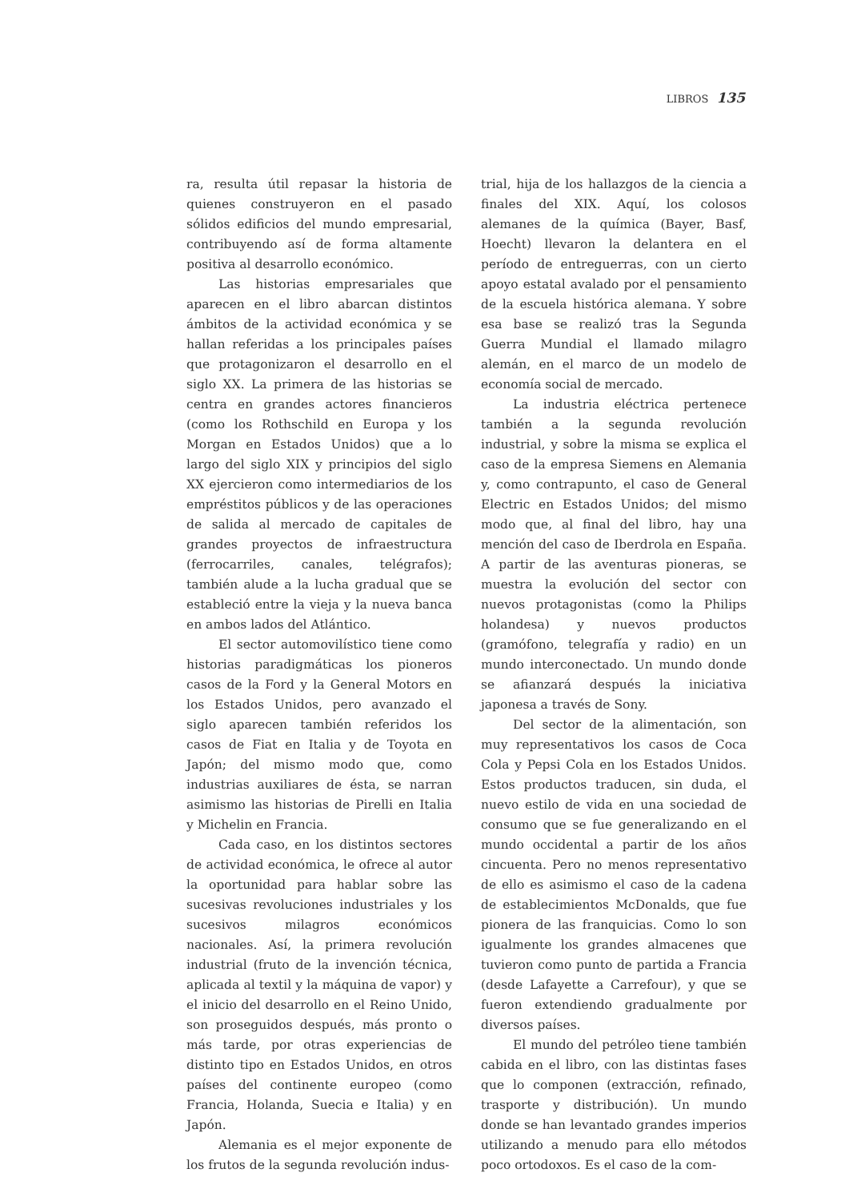LIBROS 135
ra, resulta útil repasar la historia de quienes construyeron en el pasado sólidos edificios del mundo empresarial, contribuyendo así de forma altamente positiva al desarrollo económico.
Las historias empresariales que aparecen en el libro abarcan distintos ámbitos de la actividad económica y se hallan referidas a los principales países que protagonizaron el desarrollo en el siglo XX. La primera de las historias se centra en grandes actores financieros (como los Rothschild en Europa y los Morgan en Estados Unidos) que a lo largo del siglo XIX y principios del siglo XX ejercieron como intermediarios de los empréstitos públicos y de las operaciones de salida al mercado de capitales de grandes proyectos de infraestructura (ferrocarriles, canales, telégrafos); también alude a la lucha gradual que se estableció entre la vieja y la nueva banca en ambos lados del Atlántico.
El sector automovilístico tiene como historias paradigmáticas los pioneros casos de la Ford y la General Motors en los Estados Unidos, pero avanzado el siglo aparecen también referidos los casos de Fiat en Italia y de Toyota en Japón; del mismo modo que, como industrias auxiliares de ésta, se narran asimismo las historias de Pirelli en Italia y Michelin en Francia.
Cada caso, en los distintos sectores de actividad económica, le ofrece al autor la oportunidad para hablar sobre las sucesivas revoluciones industriales y los sucesivos milagros económicos nacionales. Así, la primera revolución industrial (fruto de la invención técnica, aplicada al textil y la máquina de vapor) y el inicio del desarrollo en el Reino Unido, son proseguidos después, más pronto o más tarde, por otras experiencias de distinto tipo en Estados Unidos, en otros países del continente europeo (como Francia, Holanda, Suecia e Italia) y en Japón.
Alemania es el mejor exponente de los frutos de la segunda revolución indus-
trial, hija de los hallazgos de la ciencia a finales del XIX. Aquí, los colosos alemanes de la química (Bayer, Basf, Hoecht) llevaron la delantera en el período de entreguerras, con un cierto apoyo estatal avalado por el pensamiento de la escuela histórica alemana. Y sobre esa base se realizó tras la Segunda Guerra Mundial el llamado milagro alemán, en el marco de un modelo de economía social de mercado.
La industria eléctrica pertenece también a la segunda revolución industrial, y sobre la misma se explica el caso de la empresa Siemens en Alemania y, como contrapunto, el caso de General Electric en Estados Unidos; del mismo modo que, al final del libro, hay una mención del caso de Iberdrola en España. A partir de las aventuras pioneras, se muestra la evolución del sector con nuevos protagonistas (como la Philips holandesa) y nuevos productos (gramófono, telegrafía y radio) en un mundo interconectado. Un mundo donde se afianzará después la iniciativa japonesa a través de Sony.
Del sector de la alimentación, son muy representativos los casos de Coca Cola y Pepsi Cola en los Estados Unidos. Estos productos traducen, sin duda, el nuevo estilo de vida en una sociedad de consumo que se fue generalizando en el mundo occidental a partir de los años cincuenta. Pero no menos representativo de ello es asimismo el caso de la cadena de establecimientos McDonalds, que fue pionera de las franquicias. Como lo son igualmente los grandes almacenes que tuvieron como punto de partida a Francia (desde Lafayette a Carrefour), y que se fueron extendiendo gradualmente por diversos países.
El mundo del petróleo tiene también cabida en el libro, con las distintas fases que lo componen (extracción, refinado, trasporte y distribución). Un mundo donde se han levantado grandes imperios utilizando a menudo para ello métodos poco ortodoxos. Es el caso de la com-